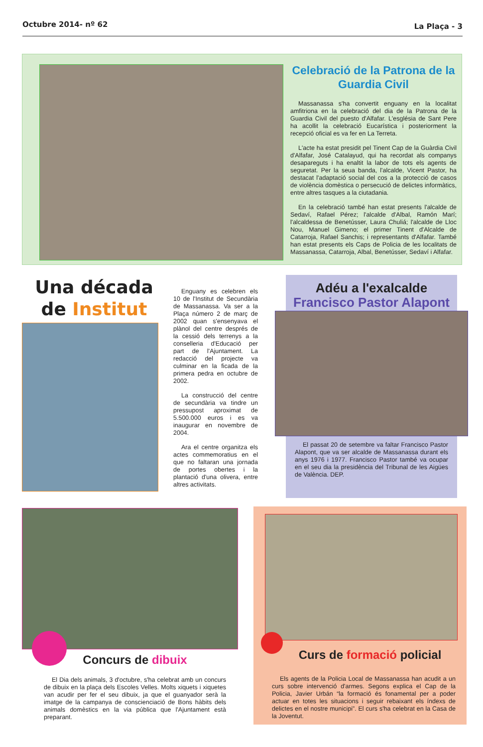Octubre 2014- nº 62 La Plaça - 3
Celebració de la Patrona de la Guardia Civil
Massanassa s'ha convertit enguany en la localitat amfitriona en la celebració del dia de la Patrona de la Guardia Civil del puesto d'Alfafar. L'església de Sant Pere ha acollit la celebració Eucarística i posteriorment la recepció oficial es va fer en La Terreta.
L'acte ha estat presidit pel Tinent Cap de la Guàrdia Civil d'Alfafar, José Catalayud, qui ha recordat als companys desapareguts i ha enaltit la labor de tots els agents de seguretat. Per la seua banda, l'alcalde, Vicent Pastor, ha destacat l'adaptació social del cos a la protecció de casos de violència domèstica o persecució de delictes informàtics, entre altres tasques a la ciutadania.
En la celebració també han estat presents l'alcalde de Sedaví, Rafael Pérez; l'alcalde d'Albal, Ramón Marí; l'alcaldessa de Benetússer, Laura Chuliá; l'alcalde de Lloc Nou, Manuel Gimeno; el primer Tinent d'Alcalde de Catarroja, Rafael Sanchis; i representants d'Alfafar. També han estat presents els Caps de Policia de les localitats de Massanassa, Catarroja, Albal, Benetússer, Sedaví i Alfafar.
Una década de Institut
Enguany es celebren els 10 de l'Institut de Secundària de Massanassa. Va ser a la Plaça número 2 de març de 2002 quan s'ensenyava el plànol del centre després de la cessió dels terrenys a la conselleria d'Educació per part de l'Ajuntament. La redacció del projecte va culminar en la ficada de la primera pedra en octubre de 2002.
La construcció del centre de secundària va tindre un pressupost aproximat de 5.500.000 euros i es va inaugurar en novembre de 2004.
Ara el centre organitza els actes commemoratius en el que no faltaran una jornada de portes obertes i la plantació d'una olivera, entre altres activitats.
Adéu a l'exalcalde Francisco Pastor Alapont
El passat 20 de setembre va faltar Francisco Pastor Alapont, que va ser alcalde de Massanassa durant els anys 1976 i 1977. Francisco Pastor també va ocupar en el seu dia la presidència del Tribunal de les Aigües de València. DEP.
Concurs de dibuix
El Dia dels animals, 3 d'octubre, s'ha celebrat amb un concurs de dibuix en la plaça dels Escoles Velles. Molts xiquets i xiquetes van acudir per fer el seu dibuix, ja que el guanyador serà la imatge de la campanya de conscienciació de Bons hàbits dels animals domèstics en la via pública que l'Ajuntament està preparant.
Curs de formació policial
Els agents de la Policia Local de Massanassa han acudit a un curs sobre intervenció d'armes. Segons explica el Cap de la Policia, Javier Urbán “la formació és fonamental per a poder actuar en totes les situacions i seguir rebaixant els índexs de delictes en el nostre municipi”. El curs s'ha celebrat en la Casa de la Joventut.